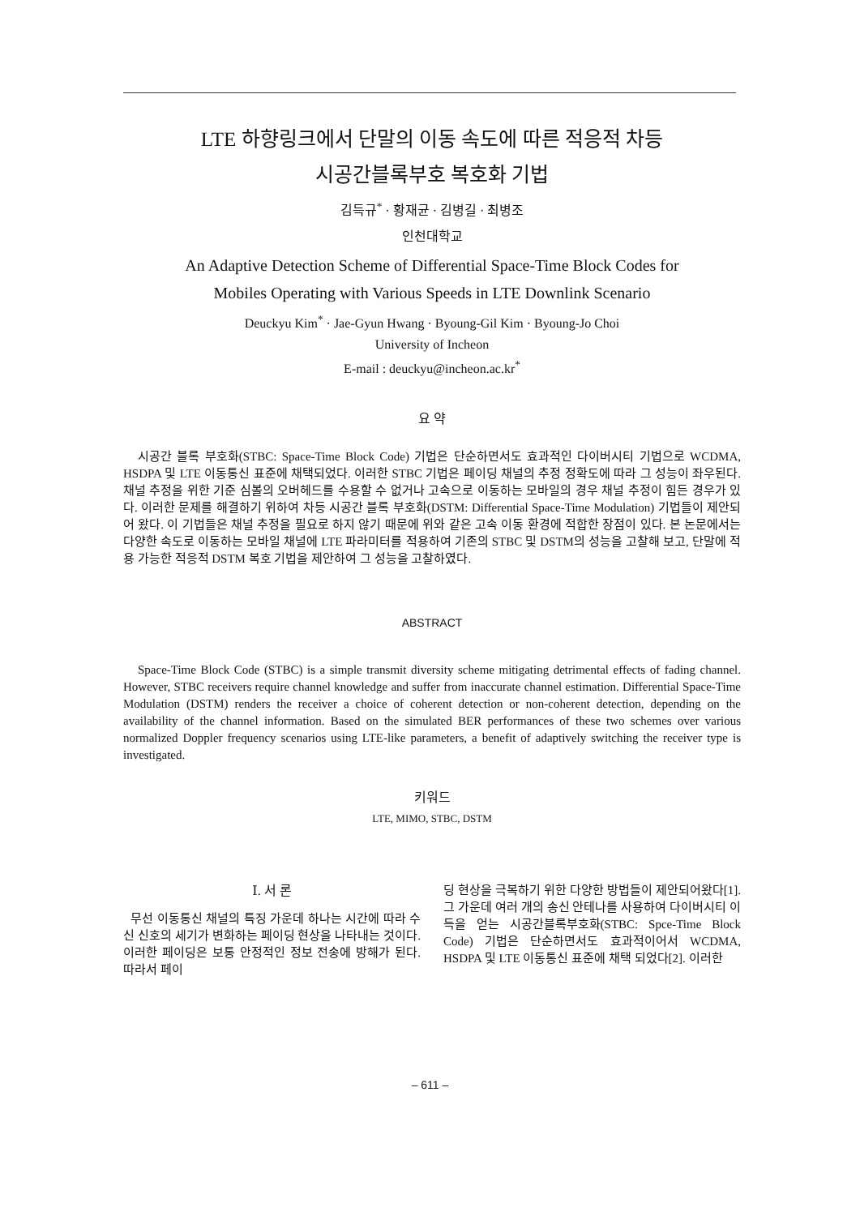LTE 하향링크에서 단말의 이동 속도에 따른 적응적 차등
시공간블록부호 복호화 기법
김득규<sup>*</sup> · 황재균 · 김병길 · 최병조
인천대학교
An Adaptive Detection Scheme of Differential Space-Time Block Codes for
Mobiles Operating with Various Speeds in LTE Downlink Scenario
Deuckyu Kim<sup>*</sup> · Jae-Gyun Hwang · Byoung-Gil Kim · Byoung-Jo Choi
University of Incheon
E-mail : deuckyu@incheon.ac.kr<sup>*</sup>
요 약
시공간 블록 부호화(STBC: Space-Time Block Code) 기법은 단순하면서도 효과적인 다이버시티 기법으로 WCDMA, HSDPA 및 LTE 이동통신 표준에 채택되었다. 이러한 STBC 기법은 페이딩 채널의 추정 정확도에 따라 그 성능이 좌우된다. 채널 추정을 위한 기준 심볼의 오버헤드를 수용할 수 없거나 고속으로 이동하는 모바일의 경우 채널 추정이 힘든 경우가 있다. 이러한 문제를 해결하기 위하여 차등 시공간 블록 부호화(DSTM: Differential Space-Time Modulation) 기법들이 제안되어 왔다. 이 기법들은 채널 추정을 필요로 하지 않기 때문에 위와 같은 고속 이동 환경에 적합한 장점이 있다. 본 논문에서는 다양한 속도로 이동하는 모바일 채널에 LTE 파라미터를 적용하여 기존의 STBC 및 DSTM의 성능을 고찰해 보고, 단말에 적용 가능한 적응적 DSTM 복호 기법을 제안하여 그 성능을 고찰하였다.
ABSTRACT
Space-Time Block Code (STBC) is a simple transmit diversity scheme mitigating detrimental effects of fading channel. However, STBC receivers require channel knowledge and suffer from inaccurate channel estimation. Differential Space-Time Modulation (DSTM) renders the receiver a choice of coherent detection or non-coherent detection, depending on the availability of the channel information. Based on the simulated BER performances of these two schemes over various normalized Doppler frequency scenarios using LTE-like parameters, a benefit of adaptively switching the receiver type is investigated.
키워드
LTE, MIMO, STBC, DSTM
Ⅰ. 서 론
무선 이동통신 채널의 특징 가운데 하나는 시간에 따라 수신 신호의 세기가 변화하는 페이딩 현상을 나타내는 것이다. 이러한 페이딩은 보통 안정적인 정보 전송에 방해가 된다. 따라서 페이
딩 현상을 극복하기 위한 다양한 방법들이 제안되어왔다[1]. 그 가운데 여러 개의 송신 안테나를 사용하여 다이버시티 이득을 얻는 시공간블록부호화(STBC: Spce-Time Block Code) 기법은 단순하면서도 효과적이어서 WCDMA, HSDPA 및 LTE 이동통신 표준에 채택 되었다[2]. 이러한
– 611 –